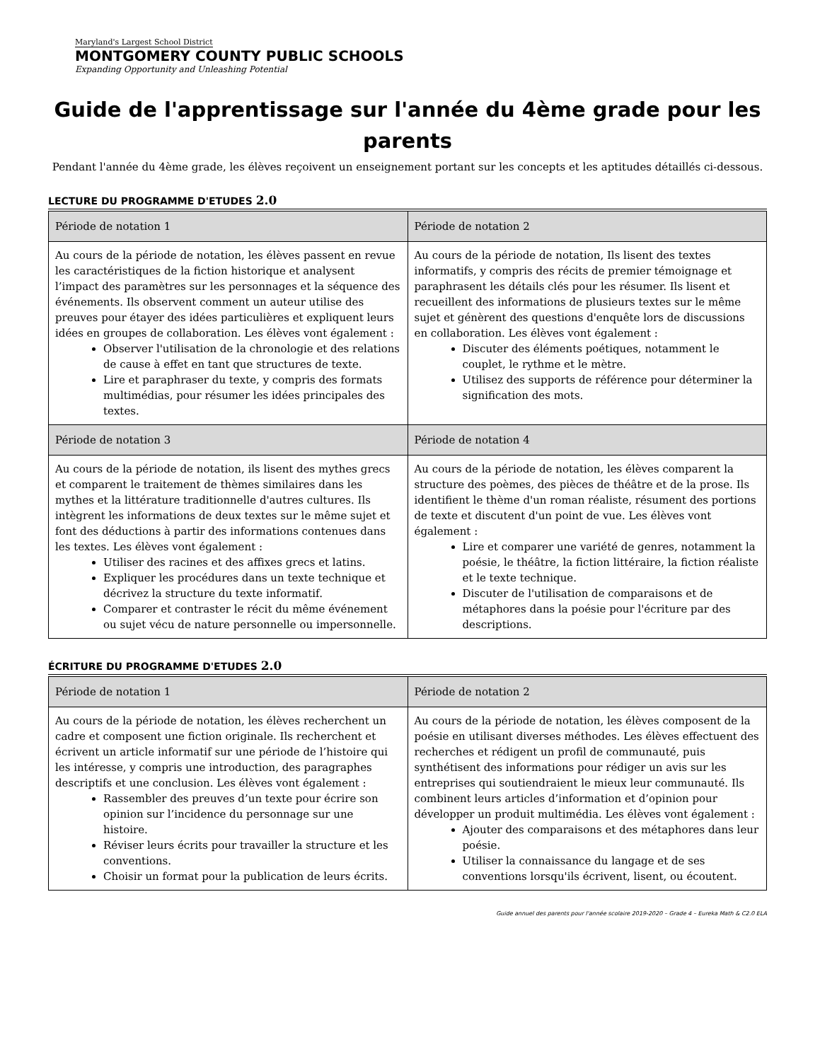Maryland's Largest School District
MONTGOMERY COUNTY PUBLIC SCHOOLS
Expanding Opportunity and Unleashing Potential
Guide de l'apprentissage sur l'année du 4ème grade pour les parents
Pendant l'année du 4ème grade, les élèves reçoivent un enseignement portant sur les concepts et les aptitudes détaillés ci-dessous.
LECTURE DU PROGRAMME D'ETUDES 2.0
| Période de notation 1 | Période de notation 2 |
| Au cours de la période de notation, les élèves passent en revue les caractéristiques de la fiction historique et analysent l’impact des paramètres sur les personnages et la séquence des événements. Ils observent comment un auteur utilise des preuves pour étayer des idées particulières et expliquent leurs idées en groupes de collaboration. Les élèves vont également : Observer l'utilisation de la chronologie et des relations de cause à effet en tant que structures de texte. Lire et paraphraser du texte, y compris des formats multimédias, pour résumer les idées principales des textes. | Au cours de la période de notation, Ils lisent des textes informatifs, y compris des récits de premier témoignage et paraphrasent les détails clés pour les résumer. Ils lisent et recueillent des informations de plusieurs textes sur le même sujet et génèrent des questions d'enquête lors de discussions en collaboration. Les élèves vont également : Discuter des éléments poétiques, notamment le couplet, le rythme et le mètre. Utilisez des supports de référence pour déterminer la signification des mots. |
| Période de notation 3 | Période de notation 4 |
| Au cours de la période de notation, ils lisent des mythes grecs et comparent le traitement de thèmes similaires dans les mythes et la littérature traditionnelle d'autres cultures. Ils intègrent les informations de deux textes sur le même sujet et font des déductions à partir des informations contenues dans les textes. Les élèves vont également : Utiliser des racines et des affixes grecs et latins. Expliquer les procédures dans un texte technique et décrivez la structure du texte informatif. Comparer et contraster le récit du même événement ou sujet vécu de nature personnelle ou impersonnelle. | Au cours de la période de notation, les élèves comparent la structure des poèmes, des pièces de théâtre et de la prose. Ils identifient le thème d'un roman réaliste, résument des portions de texte et discutent d'un point de vue. Les élèves vont également : Lire et comparer une variété de genres, notamment la poésie, le théâtre, la fiction littéraire, la fiction réaliste et le texte technique. Discuter de l'utilisation de comparaisons et de métaphores dans la poésie pour l'écriture par des descriptions. |
ÉCRITURE DU PROGRAMME D'ETUDES 2.0
| Période de notation 1 | Période de notation 2 |
| Au cours de la période de notation, les élèves recherchent un cadre et composent une fiction originale. Ils recherchent et écrivent un article informatif sur une période de l’histoire qui les intéresse, y compris une introduction, des paragraphes descriptifs et une conclusion. Les élèves vont également : Rassembler des preuves d’un texte pour écrire son opinion sur l’incidence du personnage sur une histoire. Réviser leurs écrits pour travailler la structure et les conventions. Choisir un format pour la publication de leurs écrits. | Au cours de la période de notation, les élèves composent de la poésie en utilisant diverses méthodes. Les élèves effectuent des recherches et rédigent un profil de communauté, puis synthétisent des informations pour rédiger un avis sur les entreprises qui soutiendraient le mieux leur communauté. Ils combinent leurs articles d’information et d’opinion pour développer un produit multimédia. Les élèves vont également : Ajouter des comparaisons et des métaphores dans leur poésie. Utiliser la connaissance du langage et de ses conventions lorsqu'ils écrivent, lisent, ou écoutent. |
Guide annuel des parents pour l'année scolaire 2019-2020 – Grade 4 – Eureka Math & C2.0 ELA